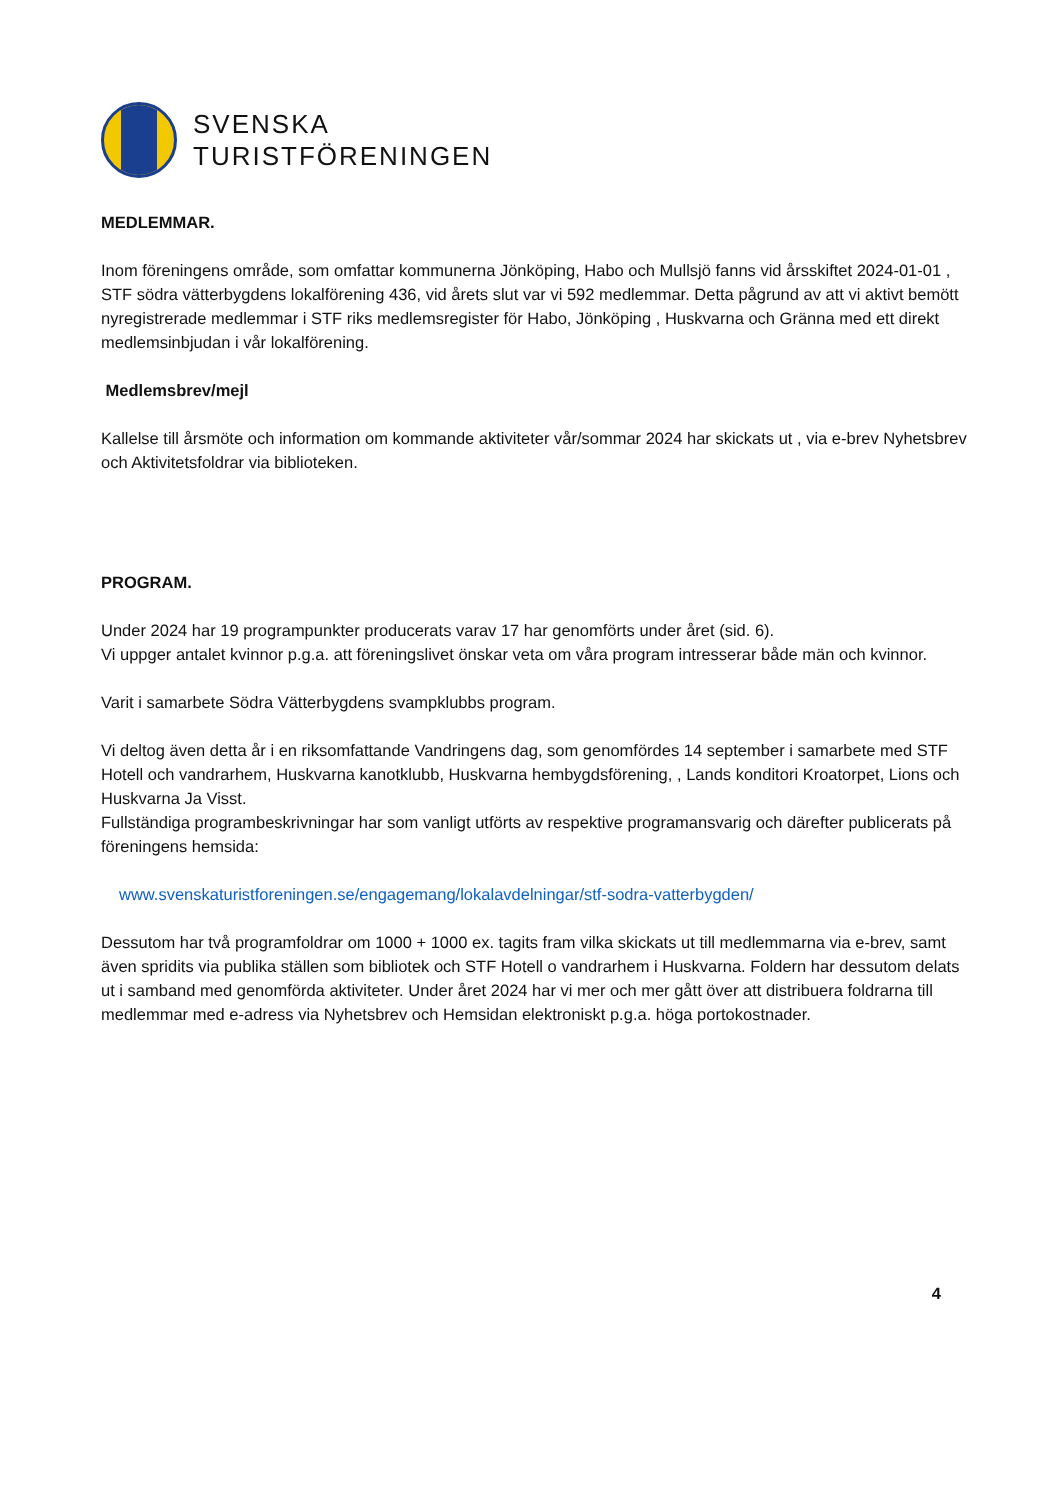SVENSKA
TURISTFÖRENINGEN
MEDLEMMAR.
Inom föreningens område, som omfattar kommunerna Jönköping, Habo och Mullsjö fanns vid årsskiftet 2024-01-01 , STF södra vätterbygdens lokalförening 436, vid årets slut var vi 592 medlemmar. Detta pågrund av att vi aktivt bemött nyregistrerade medlemmar i STF riks medlemsregister för Habo, Jönköping , Huskvarna och Gränna med ett direkt medlemsinbjudan i vår lokalförening.
Medlemsbrev/mejl
Kallelse till årsmöte och information om kommande aktiviteter vår/sommar 2024 har skickats ut , via e-brev Nyhetsbrev och Aktivitetsfoldrar via biblioteken.
PROGRAM.
Under 2024 har 19 programpunkter producerats varav 17 har genomförts under året (sid. 6).
Vi uppger antalet kvinnor p.g.a. att föreningslivet önskar veta om våra program intresserar både män och kvinnor.
Varit i samarbete Södra Vätterbygdens svampklubbs program.
Vi deltog även detta år i en riksomfattande Vandringens dag, som genomfördes 14 september i samarbete med STF Hotell och vandrarhem, Huskvarna kanotklubb, Huskvarna hembygdsförening, , Lands konditori Kroatorpet, Lions och Huskvarna Ja Visst.
Fullständiga programbeskrivningar har som vanligt utförts av respektive programansvarig och därefter publicerats på föreningens hemsida:
www.svenskaturistforeningen.se/engagemang/lokalavdelningar/stf-sodra-vatterbygden/
Dessutom har två programfoldrar om 1000 + 1000 ex. tagits fram vilka skickats ut till medlemmarna via e-brev, samt även spridits via publika ställen som bibliotek och STF Hotell o vandrarhem i Huskvarna. Foldern har dessutom delats ut i samband med genomförda aktiviteter. Under året 2024 har vi mer och mer gått över att distribuera foldrarna till medlemmar med e-adress via Nyhetsbrev och Hemsidan elektroniskt p.g.a. höga portokostnader.
4